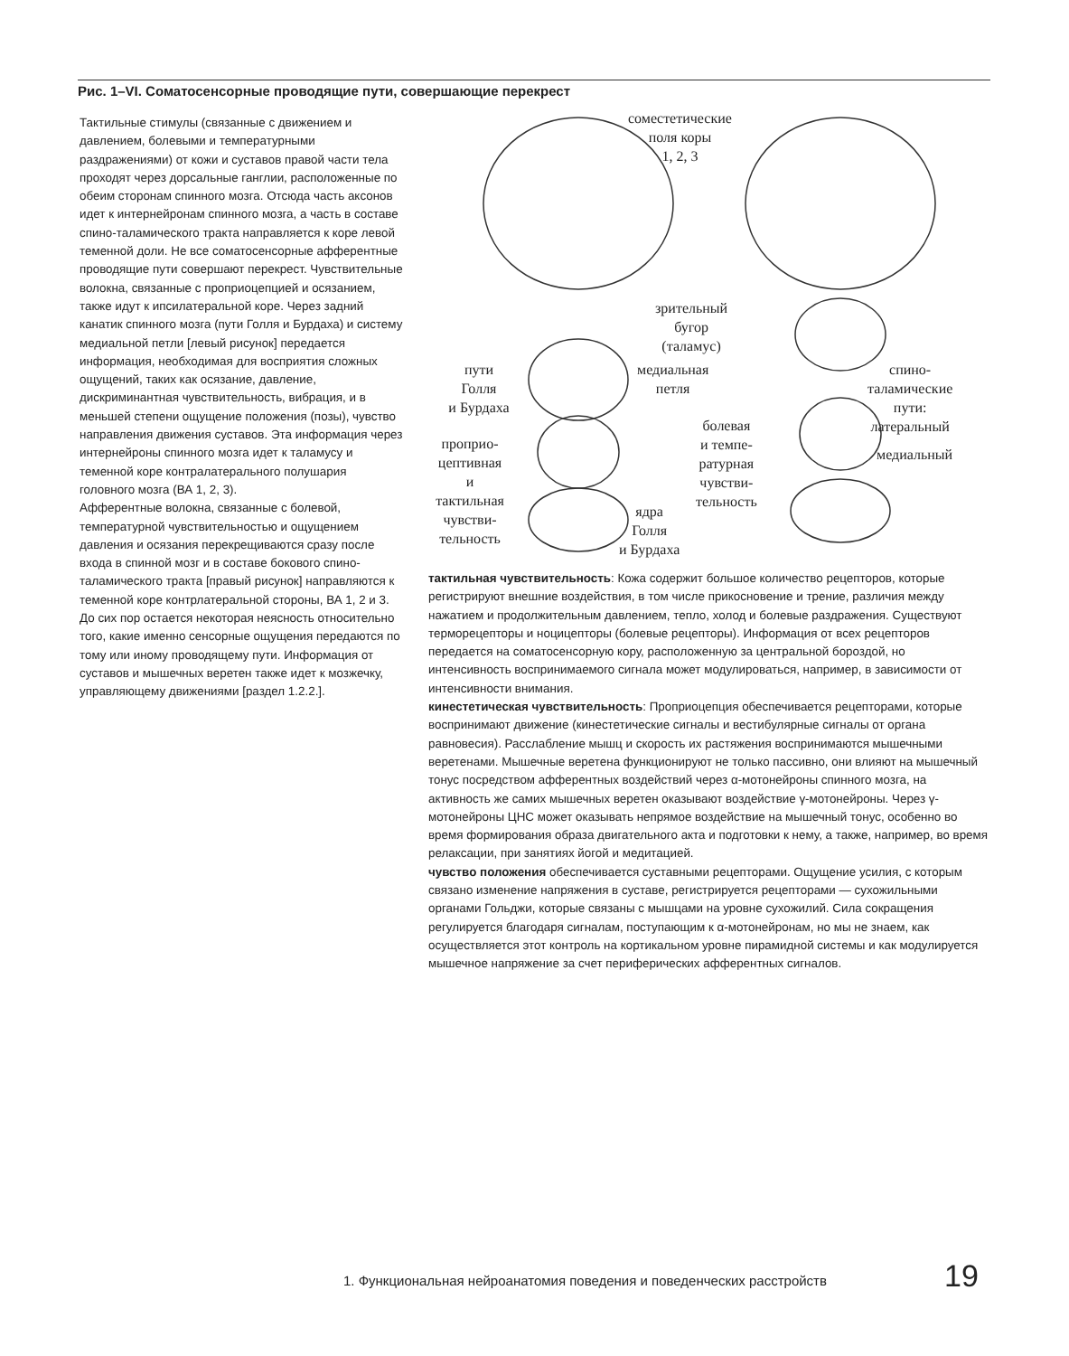Рис. 1–VI. Соматосенсорные проводящие пути, совершающие перекрест
Тактильные стимулы (связанные с движением и давлением, болевыми и температурными раздражениями) от кожи и суставов правой части тела проходят через дорсальные ганглии, расположенные по обеим сторонам спинного мозга. Отсюда часть аксонов идет к интернейронам спинного мозга, а часть в составе спино-таламического тракта направляется к коре левой теменной доли. Не все соматосенсорные афферентные проводящие пути совершают перекрест. Чувствительные волокна, связанные с проприоцепцией и осязанием, также идут к ипсилатеральной коре. Через задний канатик спинного мозга (пути Голля и Бурдаха) и систему медиальной петли [левый рисунок] передается информация, необходимая для восприятия сложных ощущений, таких как осязание, давление, дискриминантная чувствительность, вибрация, и в меньшей степени ощущение положения (позы), чувство направления движения суставов. Эта информация через интернейроны спинного мозга идет к таламусу и теменной коре контралатерального полушария головного мозга (ВА 1, 2, 3).
Афферентные волокна, связанные с болевой, температурной чувствительностью и ощущением давления и осязания перекрещиваются сразу после входа в спинной мозг и в составе бокового спино-таламического тракта [правый рисунок] направляются к теменной коре контрлатеральной стороны, ВА 1, 2 и 3.
До сих пор остается некоторая неясность относительно того, какие именно сенсорные ощущения передаются по тому или иному проводящему пути. Информация от суставов и мышечных веретен также идет к мозжечку, управляющему движениями [раздел 1.2.2.].
сомеcтетические
поля коры
1, 2, 3
зрительный
бугор
(таламус)
пути
Голля
и Бурдаха
медиальная
петля
спино-
таламические
пути:
латеральный
болевая
и темпе-
ратурная
чувстви-
тельность
проприо-
цептивная
и
тактильная
чувстви-
тельность
медиальный
ядра
Голля
и Бурдаха
тактильная чувствительность: Кожа содержит большое количество рецепторов, которые регистрируют внешние воздействия, в том числе прикосновение и трение, различия между нажатием и продолжительным давлением, тепло, холод и болевые раздражения. Существуют терморецепторы и ноцицепторы (болевые рецепторы). Информация от всех рецепторов передается на соматосенсорную кору, расположенную за центральной бороздой, но интенсивность воспринимаемого сигнала может модулироваться, например, в зависимости от интенсивности внимания.
кинестетическая чувствительность: Проприоцепция обеспечивается рецепторами, которые воспринимают движение (кинестетические сигналы и вестибулярные сигналы от органа равновесия). Расслабление мышц и скорость их растяжения воспринимаются мышечными веретенами. Мышечные веретена функционируют не только пассивно, они влияют на мышечный тонус посредством афферентных воздействий через α-мотонейроны спинного мозга, на активность же самих мышечных веретен оказывают воздействие γ-мотонейроны. Через γ-мотонейроны ЦНС может оказывать непрямое воздействие на мышечный тонус, особенно во время формирования образа двигательного акта и подготовки к нему, а также, например, во время релаксации, при занятиях йогой и медитацией.
чувство положения обеспечивается суставными рецепторами. Ощущение усилия, с которым связано изменение напряжения в суставе, регистрируется рецепторами — сухожильными органами Гольджи, которые связаны с мышцами на уровне сухожилий. Сила сокращения регулируется благодаря сигналам, поступающим к α-мотонейронам, но мы не знаем, как осуществляется этот контроль на кортикальном уровне пирамидной системы и как модулируется мышечное напряжение за счет периферических афферентных сигналов.
1. Функциональная нейроанатомия поведения и поведенческих расстройств
19